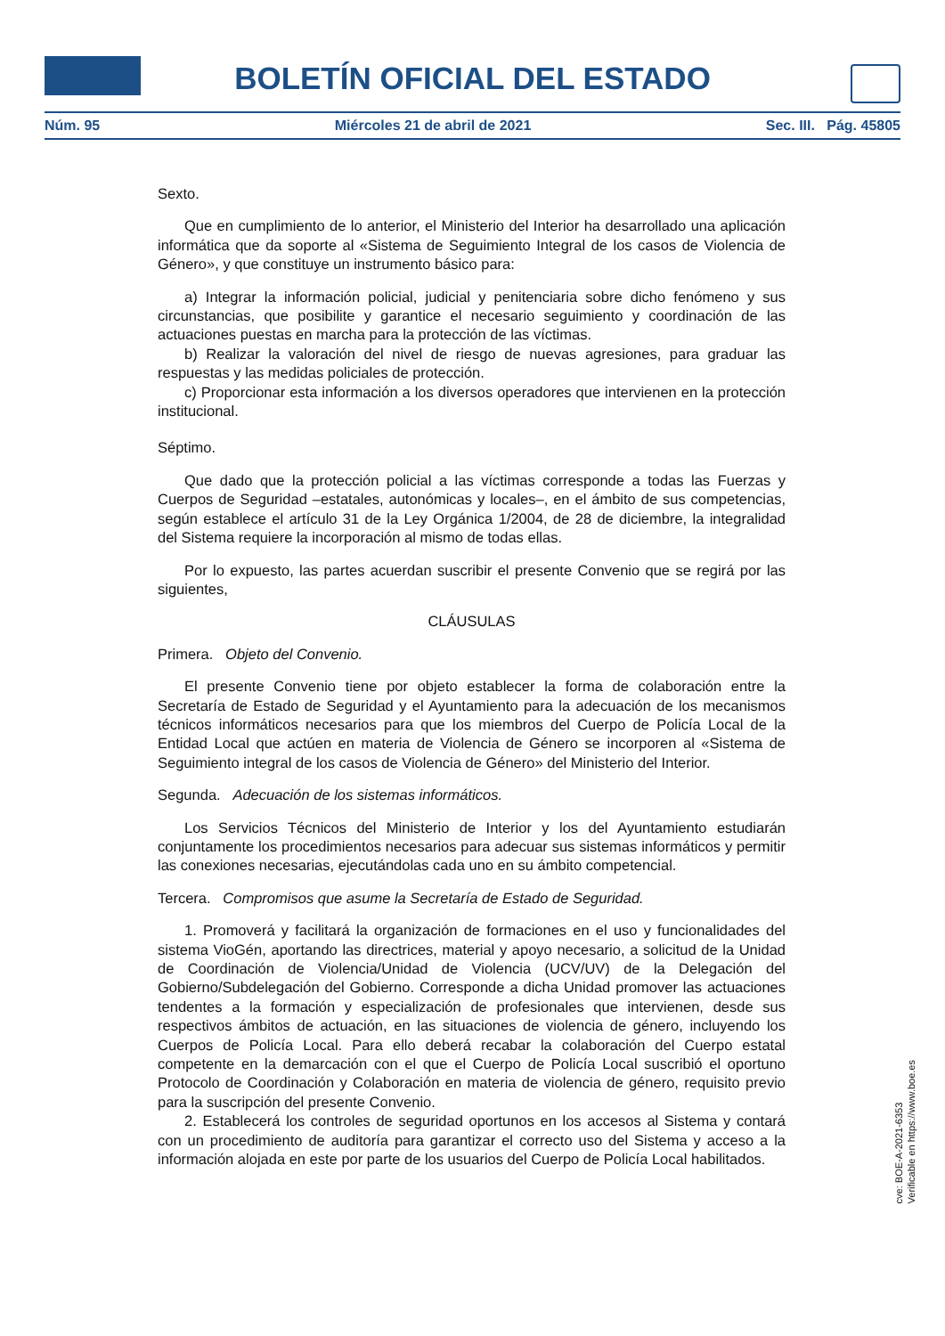BOLETÍN OFICIAL DEL ESTADO
Núm. 95 Miércoles 21 de abril de 2021 Sec. III. Pág. 45805
Sexto.
Que en cumplimiento de lo anterior, el Ministerio del Interior ha desarrollado una aplicación informática que da soporte al «Sistema de Seguimiento Integral de los casos de Violencia de Género», y que constituye un instrumento básico para:
a) Integrar la información policial, judicial y penitenciaria sobre dicho fenómeno y sus circunstancias, que posibilite y garantice el necesario seguimiento y coordinación de las actuaciones puestas en marcha para la protección de las víctimas.
b) Realizar la valoración del nivel de riesgo de nuevas agresiones, para graduar las respuestas y las medidas policiales de protección.
c) Proporcionar esta información a los diversos operadores que intervienen en la protección institucional.
Séptimo.
Que dado que la protección policial a las víctimas corresponde a todas las Fuerzas y Cuerpos de Seguridad –estatales, autonómicas y locales–, en el ámbito de sus competencias, según establece el artículo 31 de la Ley Orgánica 1/2004, de 28 de diciembre, la integralidad del Sistema requiere la incorporación al mismo de todas ellas.
Por lo expuesto, las partes acuerdan suscribir el presente Convenio que se regirá por las siguientes,
CLÁUSULAS
Primera. Objeto del Convenio.
El presente Convenio tiene por objeto establecer la forma de colaboración entre la Secretaría de Estado de Seguridad y el Ayuntamiento para la adecuación de los mecanismos técnicos informáticos necesarios para que los miembros del Cuerpo de Policía Local de la Entidad Local que actúen en materia de Violencia de Género se incorporen al «Sistema de Seguimiento integral de los casos de Violencia de Género» del Ministerio del Interior.
Segunda. Adecuación de los sistemas informáticos.
Los Servicios Técnicos del Ministerio de Interior y los del Ayuntamiento estudiarán conjuntamente los procedimientos necesarios para adecuar sus sistemas informáticos y permitir las conexiones necesarias, ejecutándolas cada uno en su ámbito competencial.
Tercera. Compromisos que asume la Secretaría de Estado de Seguridad.
1. Promoverá y facilitará la organización de formaciones en el uso y funcionalidades del sistema VioGén, aportando las directrices, material y apoyo necesario, a solicitud de la Unidad de Coordinación de Violencia/Unidad de Violencia (UCV/UV) de la Delegación del Gobierno/Subdelegación del Gobierno. Corresponde a dicha Unidad promover las actuaciones tendentes a la formación y especialización de profesionales que intervienen, desde sus respectivos ámbitos de actuación, en las situaciones de violencia de género, incluyendo los Cuerpos de Policía Local. Para ello deberá recabar la colaboración del Cuerpo estatal competente en la demarcación con el que el Cuerpo de Policía Local suscribió el oportuno Protocolo de Coordinación y Colaboración en materia de violencia de género, requisito previo para la suscripción del presente Convenio.
2. Establecerá los controles de seguridad oportunos en los accesos al Sistema y contará con un procedimiento de auditoría para garantizar el correcto uso del Sistema y acceso a la información alojada en este por parte de los usuarios del Cuerpo de Policía Local habilitados.
cve: BOE-A-2021-6353
Verificable en https://www.boe.es